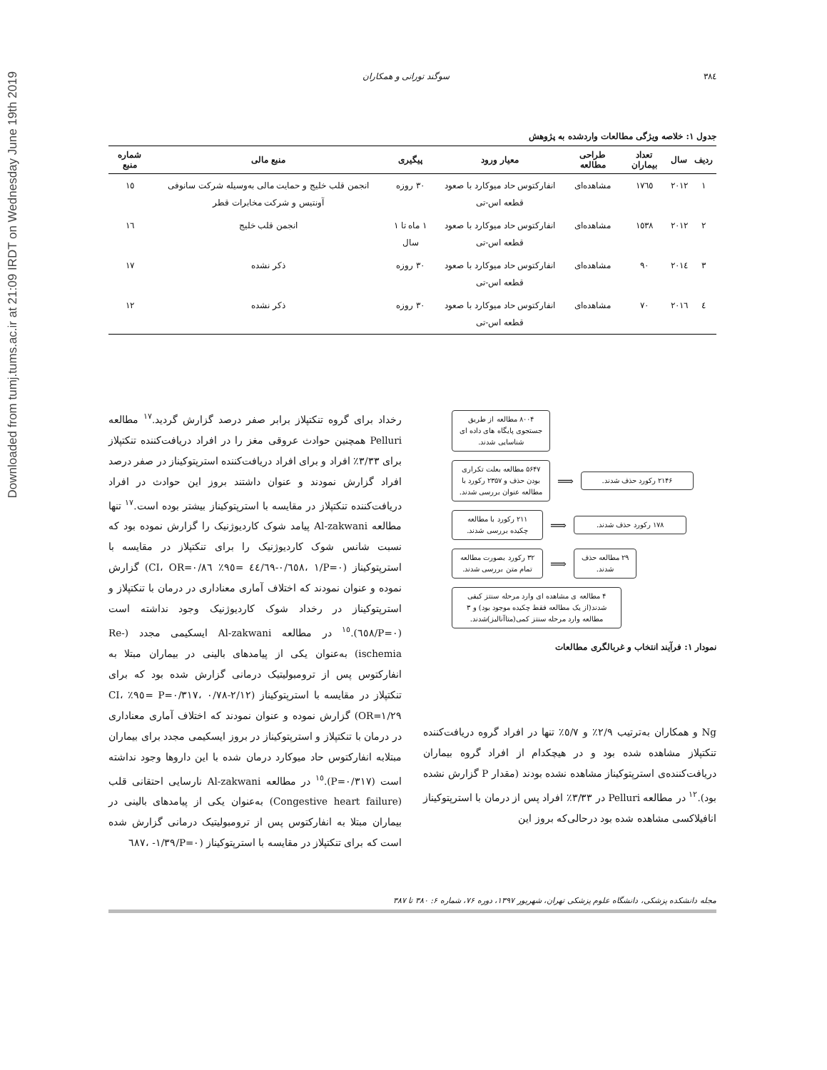Downloaded from tumj.tums.ac.ir at 21:09 IRDT on Wednesday June 19th 2019
۳۸٤ سوگند تورانی و همکاران
جدول ۱: خلاصه ویژگی مطالعات واردشده به پژوهش
| ردیف | سال | تعداد بیماران | طراحی مطالعه | معیار ورود | پیگیری | منبع مالی | شماره منبع |
| --- | --- | --- | --- | --- | --- | --- | --- |
| ۱ | ۲۰۱۲ | ۱۷٦٥ | مشاهده‌ای | انفارکتوس حاد میوکارد با صعود قطعه اس-تی | ۳۰ روزه | انجمن قلب خلیج و حمایت مالی به‌وسیله شرکت سانوفی آونتیس و شرکت مخابرات قطر | ۱٥ |
| ۲ | ۲۰۱۲ | ۱٥۳۸ | مشاهده‌ای | انفارکتوس حاد میوکارد با صعود قطعه اس-تی | ۱ ماه تا ۱ سال | انجمن قلب خلیج | ۱٦ |
| ۳ | ۲۰۱٤ | ۹۰ | مشاهده‌ای | انفارکتوس حاد میوکارد با صعود قطعه اس-تی | ۳۰ روزه | ذکر نشده | ۱۷ |
| ٤ | ۲۰۱٦ | ۷۰ | مشاهده‌ای | انفارکتوس حاد میوکارد با صعود قطعه اس-تی | ۳۰ روزه | ذکر نشده | ۱۲ |
۸۰۰۴ مطالعه از طریق جستجوی پایگاه های داده ای شناسایی شدند.
۵۶۴۷ مطالعه بعلت تکراری بودن حذف و ۲۳۵۷ رکورد با مطالعه عنوان بررسی شدند.
⟹
۲۱۴۶ رکورد حذف شدند.
۲۱۱ رکورد با مطالعه چکیده بررسی شدند.
⟹
۱۷۸ رکورد حذف شدند.
۳۲ رکورد بصورت مطالعه تمام متن بررسی شدند.
⟹
۲۹ مطالعه حذف شدند.
۴ مطالعه ی مشاهده ای وارد مرحله سنتز کیفی شدند(از یک مطالعه فقط چکیده موجود بود) و ۳ مطالعه وارد مرحله سنتز کمی(متاآنالیز)شدند.
نمودار ۱: فرآیند انتخاب و غربالگری مطالعات
Ng و همکاران به‌ترتیب ۲/۹٪ و ٥/۷٪ تنها در افراد گروه دریافت‌کننده تنکتپلاز مشاهده شده بود و در هیچکدام از افراد گروه بیماران دریافت‌کننده‌ی استرپتوکیناز مشاهده نشده بودند (مقدار P گزارش نشده بود).<sup>۱۲</sup> در مطالعه Pelluri در ۳/۳۳٪ افراد پس از درمان با استرپتوکیناز انافیلاکسی مشاهده شده بود درحالی‌که بروز این
رخداد برای گروه تنکتپلاز برابر صفر درصد گزارش گردید.<sup>۱۷</sup> مطالعه Pelluri همچنین حوادث عروقی مغز را در افراد دریافت‌کننده تنکتپلاز برای ۳/۳۳٪ افراد و برای افراد دریافت‌کننده استرپتوکیناز در صفر درصد افراد گزارش نمودند و عنوان داشتند بروز این حوادث در افراد دریافت‌کننده تنکتپلاز در مقایسه با استرپتوکیناز بیشتر بوده است.<sup>۱۷</sup> تنها مطالعه Al-zakwani پیامد شوک کاردیوژنیک را گزارش نموده بود که نسبت شانس شوک کاردیوژنیک را برای تنکتپلاز در مقایسه با استرپتوکیناز (P=۰/٦٥۸، ۱/٦۹-۰/٤٤ =٩٥٪ CI، OR=۰/۸٦) گزارش نموده و عنوان نمودند که اختلاف آماری معناداری در درمان با تنکتپلاز و استرپتوکیناز در رخداد شوک کاردیوژنیک وجود نداشته است (P=۰/٦٥۸).<sup>۱٥</sup> در مطالعه Al-zakwani ایسکیمی مجدد (Re-ischemia) به‌عنوان یکی از پیامدهای بالینی در بیماران مبتلا به انفارکتوس پس از ترومبولیتیک درمانی گزارش شده بود که برای تنکتپلاز در مقایسه با استرپتوکیناز (P=۰/۳۱۷، ۰/۷۸-۲/۱۲ =٩٥٪ CI، OR=۱/۲۹) گزارش نموده و عنوان نمودند که اختلاف آماری معناداری در درمان با تنکتپلاز و استرپتوکیناز در بروز ایسکیمی مجدد برای بیماران مبتلابه انفارکتوس حاد میوکارد درمان شده با این داروها وجود نداشته است (P=۰/۳۱۷).<sup>۱٥</sup> در مطالعه Al-zakwani نارسایی احتقانی قلب (Congestive heart failure) به‌عنوان یکی از پیامدهای بالینی در بیماران مبتلا به انفارکتوس پس از ترومبولیتیک درمانی گزارش شده است که برای تنکتپلاز در مقایسه با استرپتوکیناز (P=۰/٦۸۷، -۱/۳۹
مجله دانشکده پزشکی، دانشگاه علوم پزشکی تهران، شهریور ۱۳۹۷، دوره ۷۶، شماره ۶: ۳۸۰ تا ۳۸۷